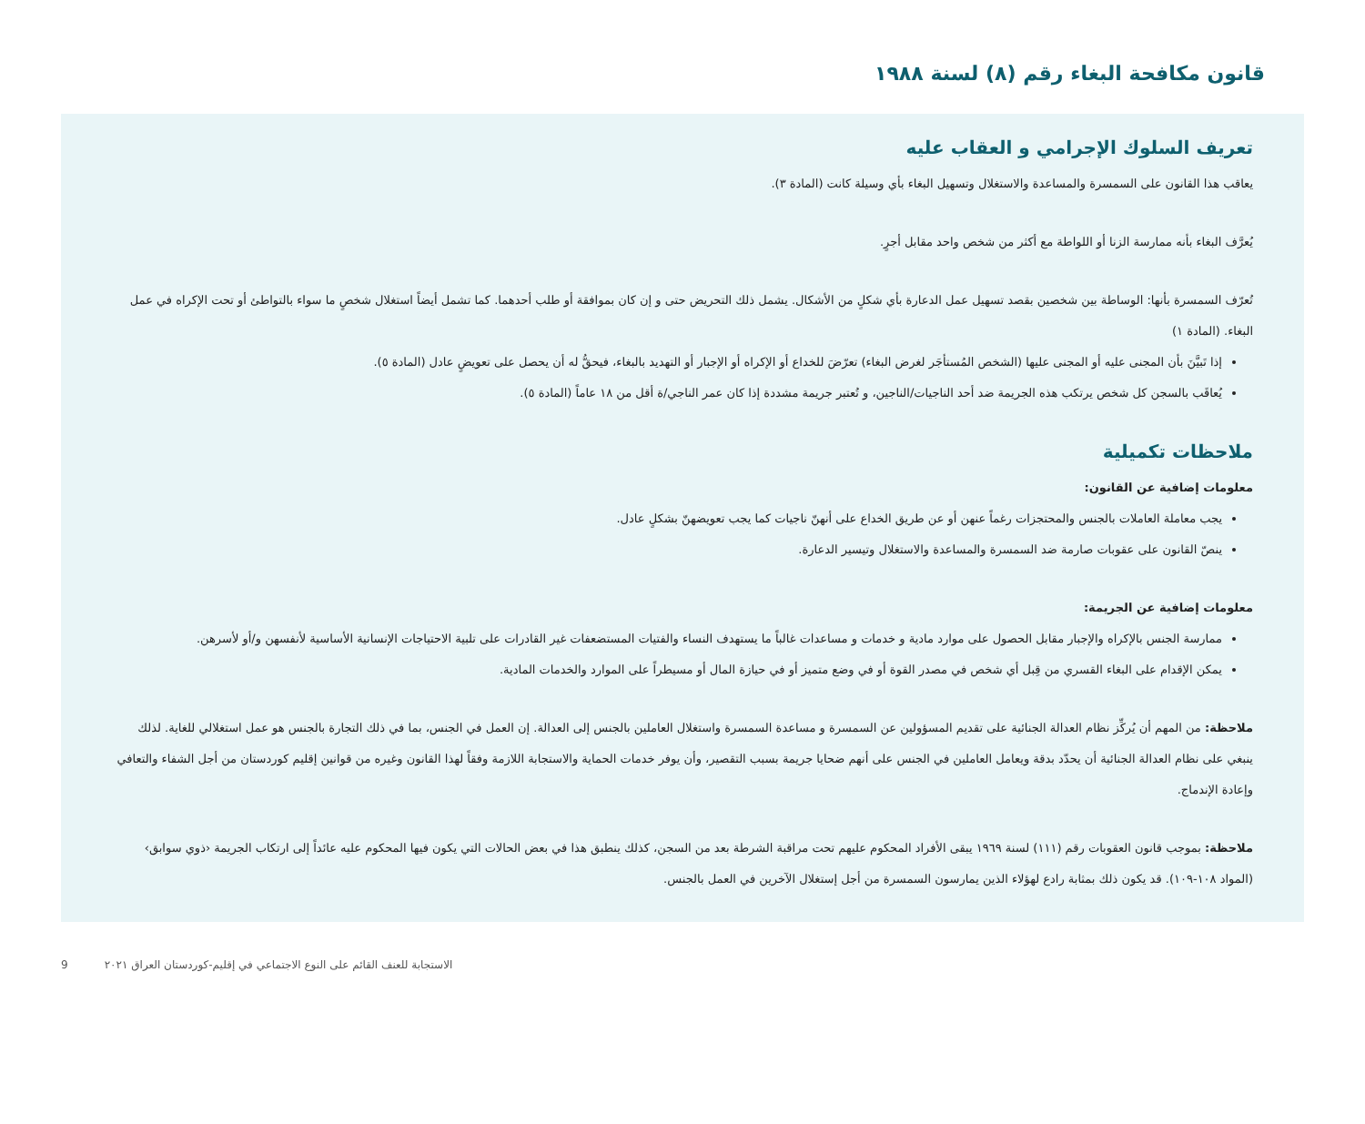قانون مكافحة البغاء رقم (٨) لسنة ١٩٨٨
تعريف السلوك الإجرامي و العقاب عليه
يعاقب هذا القانون على السمسرة والمساعدة والاستغلال وتسهيل البغاء بأي وسيلة كانت (المادة ٣).
يُعرَّف البغاء بأنه ممارسة الزنا أو اللواطة مع أكثر من شخص واحد مقابل أجرٍ.
تُعرّف السمسرة بأنها: الوساطة بين شخصين بقصد تسهيل عمل الدعارة بأي شكلٍ من الأشكال. يشمل ذلك التحريض حتى و إن كان بموافقة أو طلب أحدهما. كما تشمل أيضاً استغلال شخصٍ ما سواء بالتواطئ أو تحت الإكراه في عمل البغاء. (المادة ١)
إذا تَبيَّنَ بأن المجنى عليه أو المجنى عليها (الشخص المُستأجَر لغرض البغاء) تعرّضَ للخداع أو الإكراه أو الإجبار أو التهديد بالبغاء، فيحقُّ له أن يحصل على تعويضٍ عادل (المادة ٥).
يُعاقَب بالسجن كل شخص يرتكب هذه الجريمة ضد أحد الناجيات/الناجين، و تُعتبر جريمة مشددة إذا كان عمر الناجي/ة أقل من ١٨ عاماً (المادة ٥).
ملاحظات تكميلية
معلومات إضافية عن القانون:
يجب معاملة العاملات بالجنس والمحتجزات رغماً عنهن أو عن طريق الخداع على أنهنّ ناجيات كما يجب تعويضهنّ بشكلٍ عادل.
ينصّ القانون على عقوبات صارمة ضد السمسرة والمساعدة والاستغلال وتيسير الدعارة.
معلومات إضافية عن الجريمة:
ممارسة الجنس بالإكراه والإجبار مقابل الحصول على موارد مادية و خدمات و مساعدات غالباً ما يستهدف النساء والفتيات المستضعفات غير القادرات على تلبية الاحتياجات الإنسانية الأساسية لأنفسهن و/أو لأسرهن.
يمكن الإقدام على البغاء القسري من قِبل أي شخص في مصدر القوة أو في وضع متميز أو في حيازة المال أو مسيطراً على الموارد والخدمات المادية.
ملاحظة: من المهم أن يُركِّز نظام العدالة الجنائية على تقديم المسؤولين عن السمسرة و مساعدة السمسرة واستغلال العاملين بالجنس إلى العدالة. إن العمل في الجنس، بما في ذلك التجارة بالجنس هو عمل استغلالي للغاية. لذلك ينبغي على نظام العدالة الجنائية أن يحدّد بدقة ويعامل العاملين في الجنس على أنهم ضحايا جريمة بسبب التقصير، وأن يوفر خدمات الحماية والاستجابة اللازمة وفقاً لهذا القانون وغيره من قوانين إقليم كوردستان من أجل الشفاء والتعافي وإعادة الإندماج.
ملاحظة: بموجب قانون العقوبات رقم (١١١) لسنة ١٩٦٩ يبقى الأفراد المحكوم عليهم تحت مراقبة الشرطة بعد من السجن، كذلك ينطبق هذا في بعض الحالات التي يكون فيها المحكوم عليه عائداً إلى ارتكاب الجريمة ‹ذوي سوابق› (المواد ١٠٨-١٠٩). قد يكون ذلك بمثابة رادع لهؤلاء الذين يمارسون السمسرة من أجل إستغلال الآخرين في العمل بالجنس.
الاستجابة للعنف القائم على النوع الاجتماعي في إقليم-كوردستان العراق ٢٠٢١ 9